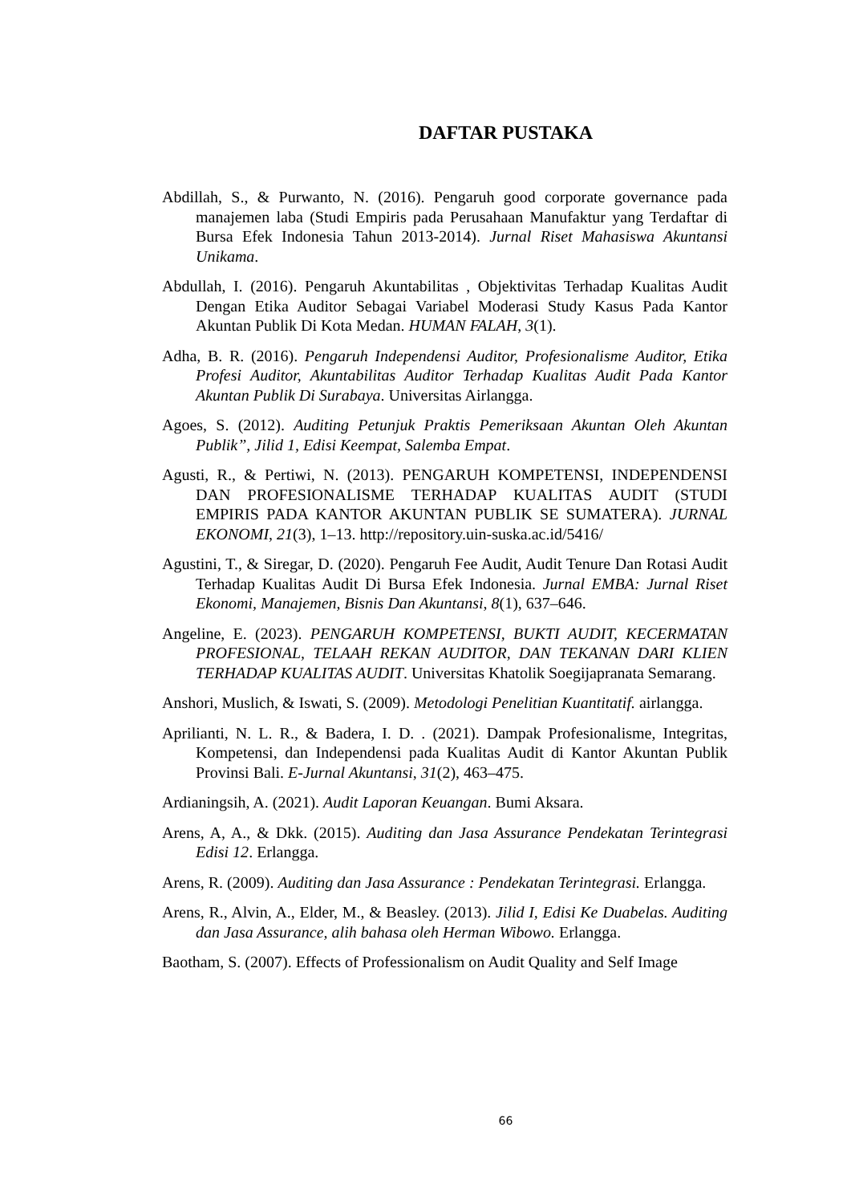DAFTAR PUSTAKA
Abdillah, S., & Purwanto, N. (2016). Pengaruh good corporate governance pada manajemen laba (Studi Empiris pada Perusahaan Manufaktur yang Terdaftar di Bursa Efek Indonesia Tahun 2013-2014). Jurnal Riset Mahasiswa Akuntansi Unikama.
Abdullah, I. (2016). Pengaruh Akuntabilitas , Objektivitas Terhadap Kualitas Audit Dengan Etika Auditor Sebagai Variabel Moderasi Study Kasus Pada Kantor Akuntan Publik Di Kota Medan. HUMAN FALAH, 3(1).
Adha, B. R. (2016). Pengaruh Independensi Auditor, Profesionalisme Auditor, Etika Profesi Auditor, Akuntabilitas Auditor Terhadap Kualitas Audit Pada Kantor Akuntan Publik Di Surabaya. Universitas Airlangga.
Agoes, S. (2012). Auditing Petunjuk Praktis Pemeriksaan Akuntan Oleh Akuntan Publik”, Jilid 1, Edisi Keempat, Salemba Empat.
Agusti, R., & Pertiwi, N. (2013). PENGARUH KOMPETENSI, INDEPENDENSI DAN PROFESIONALISME TERHADAP KUALITAS AUDIT (STUDI EMPIRIS PADA KANTOR AKUNTAN PUBLIK SE SUMATERA). JURNAL EKONOMI, 21(3), 1–13. http://repository.uin-suska.ac.id/5416/
Agustini, T., & Siregar, D. (2020). Pengaruh Fee Audit, Audit Tenure Dan Rotasi Audit Terhadap Kualitas Audit Di Bursa Efek Indonesia. Jurnal EMBA: Jurnal Riset Ekonomi, Manajemen, Bisnis Dan Akuntansi, 8(1), 637–646.
Angeline, E. (2023). PENGARUH KOMPETENSI, BUKTI AUDIT, KECERMATAN PROFESIONAL, TELAAH REKAN AUDITOR, DAN TEKANAN DARI KLIEN TERHADAP KUALITAS AUDIT. Universitas Khatolik Soegijapranata Semarang.
Anshori, Muslich, & Iswati, S. (2009). Metodologi Penelitian Kuantitatif. airlangga.
Aprilianti, N. L. R., & Badera, I. D. . (2021). Dampak Profesionalisme, Integritas, Kompetensi, dan Independensi pada Kualitas Audit di Kantor Akuntan Publik Provinsi Bali. E-Jurnal Akuntansi, 31(2), 463–475.
Ardianingsih, A. (2021). Audit Laporan Keuangan. Bumi Aksara.
Arens, A, A., & Dkk. (2015). Auditing dan Jasa Assurance Pendekatan Terintegrasi Edisi 12. Erlangga.
Arens, R. (2009). Auditing dan Jasa Assurance : Pendekatan Terintegrasi. Erlangga.
Arens, R., Alvin, A., Elder, M., & Beasley. (2013). Jilid I, Edisi Ke Duabelas. Auditing dan Jasa Assurance, alih bahasa oleh Herman Wibowo. Erlangga.
Baotham, S. (2007). Effects of Professionalism on Audit Quality and Self Image
66